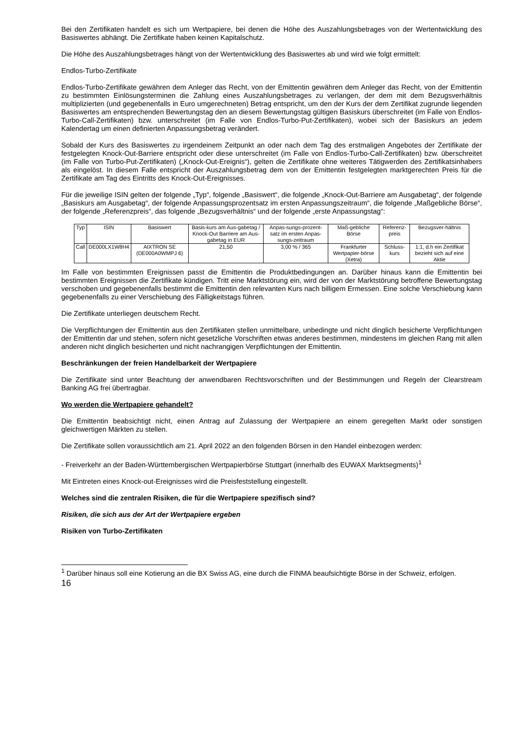Bei den Zertifikaten handelt es sich um Wertpapiere, bei denen die Höhe des Auszahlungsbetrages von der Wertentwicklung des Basiswertes abhängt. Die Zertifikate haben keinen Kapitalschutz.
Die Höhe des Auszahlungsbetrages hängt von der Wertentwicklung des Basiswertes ab und wird wie folgt ermittelt:
Endlos-Turbo-Zertifikate
Endlos-Turbo-Zertifikate gewähren dem Anleger das Recht, von der Emittentin gewähren dem Anleger das Recht, von der Emittentin zu bestimmten Einlösungsterminen die Zahlung eines Auszahlungsbetrages zu verlangen, der dem mit dem Bezugsverhältnis multiplizierten (und gegebenenfalls in Euro umgerechneten) Betrag entspricht, um den der Kurs der dem Zertifikat zugrunde liegenden Basiswertes am entsprechenden Bewertungstag den an diesem Bewertungstag gültigen Basiskurs überschreitet (im Falle von Endlos-Turbo-Call-Zertifikaten) bzw. unterschreitet (im Falle von Endlos-Turbo-Put-Zertifikaten), wobei sich der Basiskurs an jedem Kalendertag um einen definierten Anpassungsbetrag verändert.
Sobald der Kurs des Basiswertes zu irgendeinem Zeitpunkt an oder nach dem Tag des erstmaligen Angebotes der Zertifikate der festgelegten Knock-Out-Barriere entspricht oder diese unterschreitet (im Falle von Endlos-Turbo-Call-Zertifikaten) bzw. überschreitet (im Falle von Turbo-Put-Zertifikaten) („Knock-Out-Ereignis“), gelten die Zertifikate ohne weiteres Tätigwerden des Zertifikatsinhabers als eingelöst. In diesem Falle entspricht der Auszahlungsbetrag dem von der Emittentin festgelegten marktgerechten Preis für die Zertifikate am Tag des Eintritts des Knock-Out-Ereignisses.
Für die jeweilige ISIN gelten der folgende „Typ“, folgende „Basiswert“, die folgende „Knock-Out-Barriere am Ausgabetag“, der folgende „Basiskurs am Ausgabetag“, der folgende Anpassungsprozentsatz im ersten Anpassungszeitraum“, die folgende „Maßgebliche Börse“, der folgende „Referenzpreis“, das folgende „Bezugsverhältnis“ und der folgende „erste Anpassungstag“:
| Typ | ISIN | Basiswert | Basis-kurs am Aus-gabetag / Knock-Out Barriere am Aus-gabetag in EUR | Anpas-sungs-prozent-satz im ersten Anpas-sungs-zeitraum | Maß-gebliche Börse | Referenz-preis | Bezugsver-hältnis |
| Call | DE000LX1W8H4 | AIXTRON SE (DE000A0WMPJ 6) | 21,50 | 3,00 % / 365 | Frankfurter Wertpapier-börse (Xetra) | Schluss-kurs | 1:1, d.h ein Zertifikat bezieht sich auf eine Aktie |
Im Falle von bestimmten Ereignissen passt die Emittentin die Produktbedingungen an. Darüber hinaus kann die Emittentin bei bestimmten Ereignissen die Zertifikate kündigen. Tritt eine Marktstörung ein, wird der von der Marktstörung betroffene Bewertungstag verschoben und gegebenenfalls bestimmt die Emittentin den relevanten Kurs nach billigem Ermessen. Eine solche Verschiebung kann gegebenenfalls zu einer Verschiebung des Fälligkeitstags führen.
Die Zertifikate unterliegen deutschem Recht.
Die Verpflichtungen der Emittentin aus den Zertifikaten stellen unmittelbare, unbedingte und nicht dinglich besicherte Verpflichtungen der Emittentin dar und stehen, sofern nicht gesetzliche Vorschriften etwas anderes bestimmen, mindestens im gleichen Rang mit allen anderen nicht dinglich besicherten und nicht nachrangigen Verpflichtungen der Emittentin.
Beschränkungen der freien Handelbarkeit der Wertpapiere
Die Zertifikate sind unter Beachtung der anwendbaren Rechtsvorschriften und der Bestimmungen und Regeln der Clearstream Banking AG frei übertragbar.
Wo werden die Wertpapiere gehandelt?
Die Emittentin beabsichtigt nicht, einen Antrag auf Zulassung der Wertpapiere an einem geregelten Markt oder sonstigen gleichwertigen Märkten zu stellen.
Die Zertifikate sollen voraussichtlich am 21. April 2022 an den folgenden Börsen in den Handel einbezogen werden:
- Freiverkehr an der Baden-Württembergischen Wertpapierbörse Stuttgart (innerhalb des EUWAX Marktsegments)<sup>1</sup>
Mit Eintreten eines Knock-out-Ereignisses wird die Preisfeststellung eingestellt.
Welches sind die zentralen Risiken, die für die Wertpapiere spezifisch sind?
Risiken, die sich aus der Art der Wertpapiere ergeben
Risiken von Turbo-Zertifikaten
<sup>1</sup> Darüber hinaus soll eine Kotierung an die BX Swiss AG, eine durch die FINMA beaufsichtigte Börse in der Schweiz, erfolgen.
16